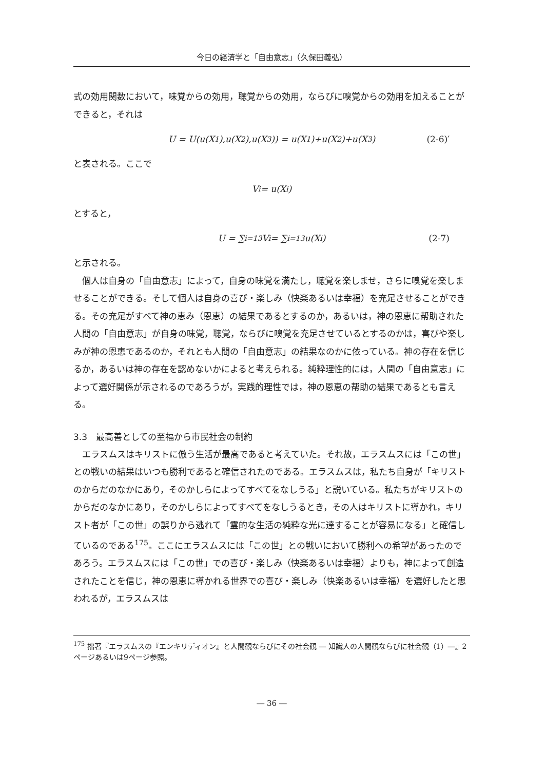今日の経済学と「自由意志」（久保田義弘）
式の効用関数において，味覚からの効用，聴覚からの効用，ならびに嗅覚からの効用を加えることができると，それは
U = U(u(X<sup>1</sup>),u(X<sup>2</sup>),u(X<sup>3</sup>)) = u(X<sup>1</sup>)+u(X<sup>2</sup>)+u(X<sup>3</sup>) (2-6)′
と表される。ここで
V<sup>i</sup> = u(X<sup>i</sup>)
とすると，
U = ∑<sub>i=1</sub><sup>3</sup> V<sup>i</sup> = ∑<sub>i=1</sub><sup>3</sup> u(X<sup>i</sup>) (2-7)
と示される。
個人は自身の「自由意志」によって，自身の味覚を満たし，聴覚を楽しませ，さらに嗅覚を楽しませることができる。そして個人は自身の喜び・楽しみ（快楽あるいは幸福）を充足させることができる。その充足がすべて神の恵み（恩恵）の結果であるとするのか，あるいは，神の恩恵に帮助された人間の「自由意志」が自身の味覚，聴覚，ならびに嗅覚を充足させているとするのかは，喜びや楽しみが神の恩恵であるのか，それとも人間の「自由意志」の結果なのかに依っている。神の存在を信じるか，あるいは神の存在を認めないかによると考えられる。純粋理性的には，人間の「自由意志」によって選好関係が示されるのであろうが，実践的理性では，神の恩恵の帮助の結果であるとも言える。
3.3　最高善としての至福から市民社会の制約
エラスムスはキリストに倣う生活が最高であると考えていた。それ故，エラスムスには「この世」との戦いの結果はいつも勝利であると確信されたのである。エラスムスは，私たち自身が「キリストのからだのなかにあり，そのかしらによってすべてをなしうる」と説いている。私たちがキリストのからだのなかにあり，そのかしらによってすべてをなしうるとき，その人はキリストに導かれ，キリスト者が「この世」の誤りから逃れて「霊的な生活の純粋な光に達することが容易になる」と確信しているのである<sup>175</sup>。ここにエラスムスには「この世」との戦いにおいて勝利への希望があったのであろう。エラスムスには「この世」での喜び・楽しみ（快楽あるいは幸福）よりも，神によって創造されたことを信じ，神の恩恵に導かれる世界での喜び・楽しみ（快楽あるいは幸福）を選好したと思われるが，エラスムスは
<sup>175</sup> 拙著『エラスムスの『エンキリディオン』と人間観ならびにその社会観 ― 知識人の人間観ならびに社会観（1）―』2ページあるいは9ページ参照。
― 36 ―